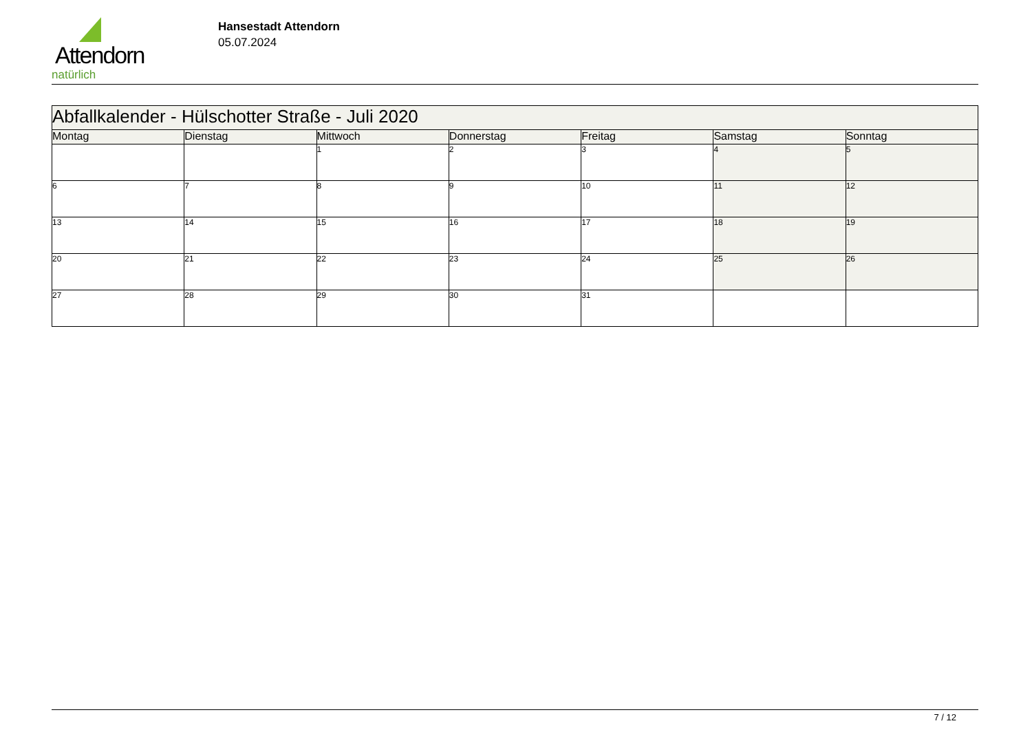Attendorn
natürlich
Hansestadt Attendorn
05.07.2024
| Abfallkalender - Hülschotter Straße - Juli 2020 | | | | | | |
| --- | --- | --- | --- | --- | --- | --- |
| Montag | Dienstag | Mittwoch | Donnerstag | Freitag | Samstag | Sonntag |
| | | 1 | 2 | 3 | 4 | 5 |
| 6 | 7 | 8 | 9 | 10 | 11 | 12 |
| 13 | 14 | 15 | 16 | 17 | 18 | 19 |
| 20 | 21 | 22 | 23 | 24 | 25 | 26 |
| 27 | 28 | 29 | 30 | 31 | | |
7 / 12